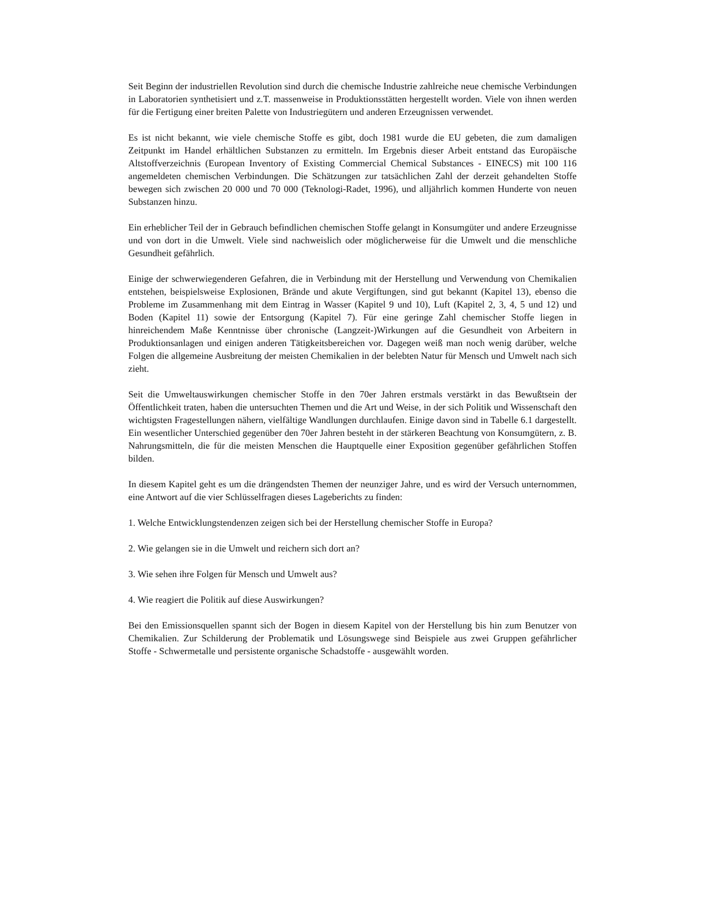Seit Beginn der industriellen Revolution sind durch die chemische Industrie zahlreiche neue chemische Verbindungen in Laboratorien synthetisiert und z.T. massenweise in Produktionsstätten hergestellt worden. Viele von ihnen werden für die Fertigung einer breiten Palette von Industriegütern und anderen Erzeugnissen verwendet.
Es ist nicht bekannt, wie viele chemische Stoffe es gibt, doch 1981 wurde die EU gebeten, die zum damaligen Zeitpunkt im Handel erhältlichen Substanzen zu ermitteln. Im Ergebnis dieser Arbeit entstand das Europäische Altstoffverzeichnis (European Inventory of Existing Commercial Chemical Substances - EINECS) mit 100 116 angemeldeten chemischen Verbindungen. Die Schätzungen zur tatsächlichen Zahl der derzeit gehandelten Stoffe bewegen sich zwischen 20 000 und 70 000 (Teknologi-Radet, 1996), und alljährlich kommen Hunderte von neuen Substanzen hinzu.
Ein erheblicher Teil der in Gebrauch befindlichen chemischen Stoffe gelangt in Konsumgüter und andere Erzeugnisse und von dort in die Umwelt. Viele sind nachweislich oder möglicherweise für die Umwelt und die menschliche Gesundheit gefährlich.
Einige der schwerwiegenderen Gefahren, die in Verbindung mit der Herstellung und Verwendung von Chemikalien entstehen, beispielsweise Explosionen, Brände und akute Vergiftungen, sind gut bekannt (Kapitel 13), ebenso die Probleme im Zusammenhang mit dem Eintrag in Wasser (Kapitel 9 und 10), Luft (Kapitel 2, 3, 4, 5 und 12) und Boden (Kapitel 11) sowie der Entsorgung (Kapitel 7). Für eine geringe Zahl chemischer Stoffe liegen in hinreichendem Maße Kenntnisse über chronische (Langzeit-)Wirkungen auf die Gesundheit von Arbeitern in Produktionsanlagen und einigen anderen Tätigkeitsbereichen vor. Dagegen weiß man noch wenig darüber, welche Folgen die allgemeine Ausbreitung der meisten Chemikalien in der belebten Natur für Mensch und Umwelt nach sich zieht.
Seit die Umweltauswirkungen chemischer Stoffe in den 70er Jahren erstmals verstärkt in das Bewußtsein der Öffentlichkeit traten, haben die untersuchten Themen und die Art und Weise, in der sich Politik und Wissenschaft den wichtigsten Fragestellungen nähern, vielfältige Wandlungen durchlaufen. Einige davon sind in Tabelle 6.1 dargestellt. Ein wesentlicher Unterschied gegenüber den 70er Jahren besteht in der stärkeren Beachtung von Konsumgütern, z. B. Nahrungsmitteln, die für die meisten Menschen die Hauptquelle einer Exposition gegenüber gefährlichen Stoffen bilden.
In diesem Kapitel geht es um die drängendsten Themen der neunziger Jahre, und es wird der Versuch unternommen, eine Antwort auf die vier Schlüsselfragen dieses Lageberichts zu finden:
1. Welche Entwicklungstendenzen zeigen sich bei der Herstellung chemischer Stoffe in Europa?
2. Wie gelangen sie in die Umwelt und reichern sich dort an?
3. Wie sehen ihre Folgen für Mensch und Umwelt aus?
4. Wie reagiert die Politik auf diese Auswirkungen?
Bei den Emissionsquellen spannt sich der Bogen in diesem Kapitel von der Herstellung bis hin zum Benutzer von Chemikalien. Zur Schilderung der Problematik und Lösungswege sind Beispiele aus zwei Gruppen gefährlicher Stoffe - Schwermetalle und persistente organische Schadstoffe - ausgewählt worden.